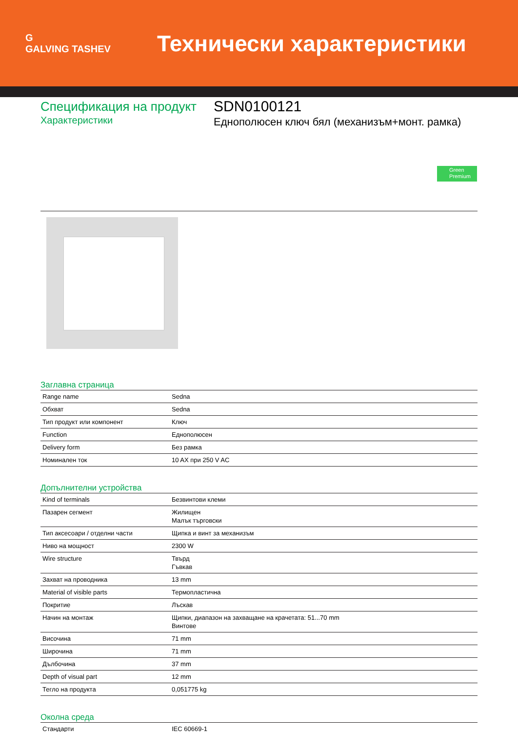G
GALVING TASHEV
Технически характеристики
Спецификация на продукт
Характеристики
SDN0100121
Еднополюсен ключ бял (механизъм+монт. рамка)
Green Premium
Заглавна страница
| Range name | Sedna |
| Обхват | Sedna |
| Тип продукт или компонент | Ключ |
| Function | Еднополюсен |
| Delivery form | Без рамка |
| Номинален ток | 10 AX при 250 V AC |
Допълнителни устройства
| Kind of terminals | Безвинтови клеми |
| Пазарен сегмент | Жилищен Малък търговски |
| Тип аксесоари / отделни части | Щипка и винт за механизъм |
| Ниво на мощност | 2300 W |
| Wire structure | Твърд Гъвкав |
| Захват на проводника | 13 mm |
| Material of visible parts | Термопластична |
| Покритие | Лъскав |
| Начин на монтаж | Щипки, диапазон на захващане на крачетата: 51...70 mm Винтове |
| Височина | 71 mm |
| Широчина | 71 mm |
| Дълбочина | 37 mm |
| Depth of visual part | 12 mm |
| Тегло на продукта | 0,051775 kg |
Околна среда
| Стандарти | IEC 60669-1 |